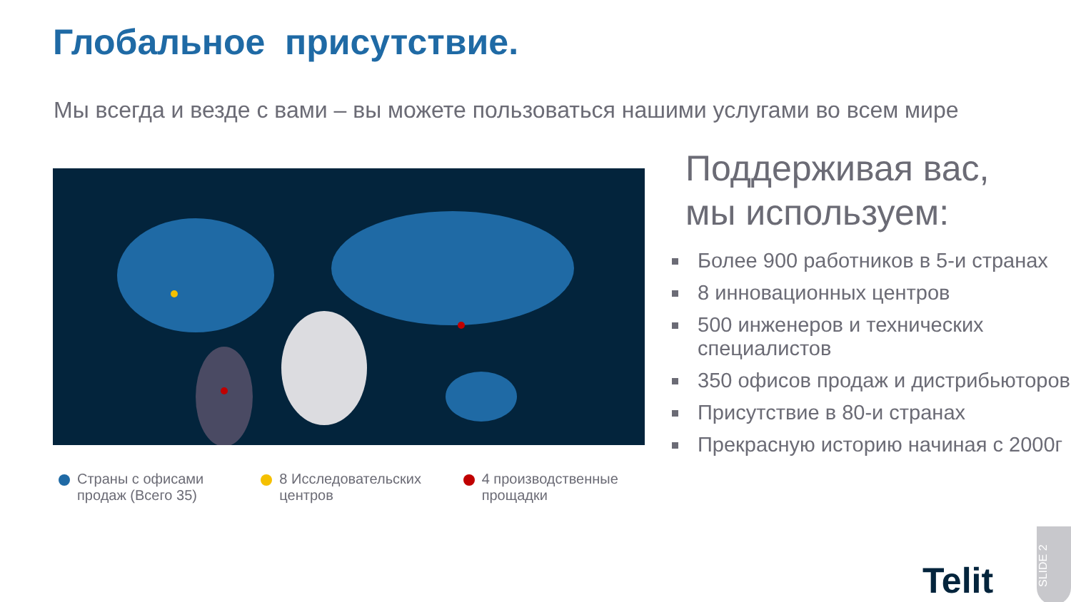Глобальное присутствие.
Мы всегда и везде с вами – вы можете пользоваться нашими услугами во всем мире
Страны с офисами продаж (Всего 35)
8 Исследовательских центров
4 производственные прощадки
Поддерживая вас,
мы используем:
Более 900 работников в 5-и странах
8 инновационных центров
500 инженеров и технических специалистов
350 офисов продаж и дистрибьюторов
Присутствие в 80-и странах
Прекрасную историю начиная с 2000г
Telit
SLIDE 2